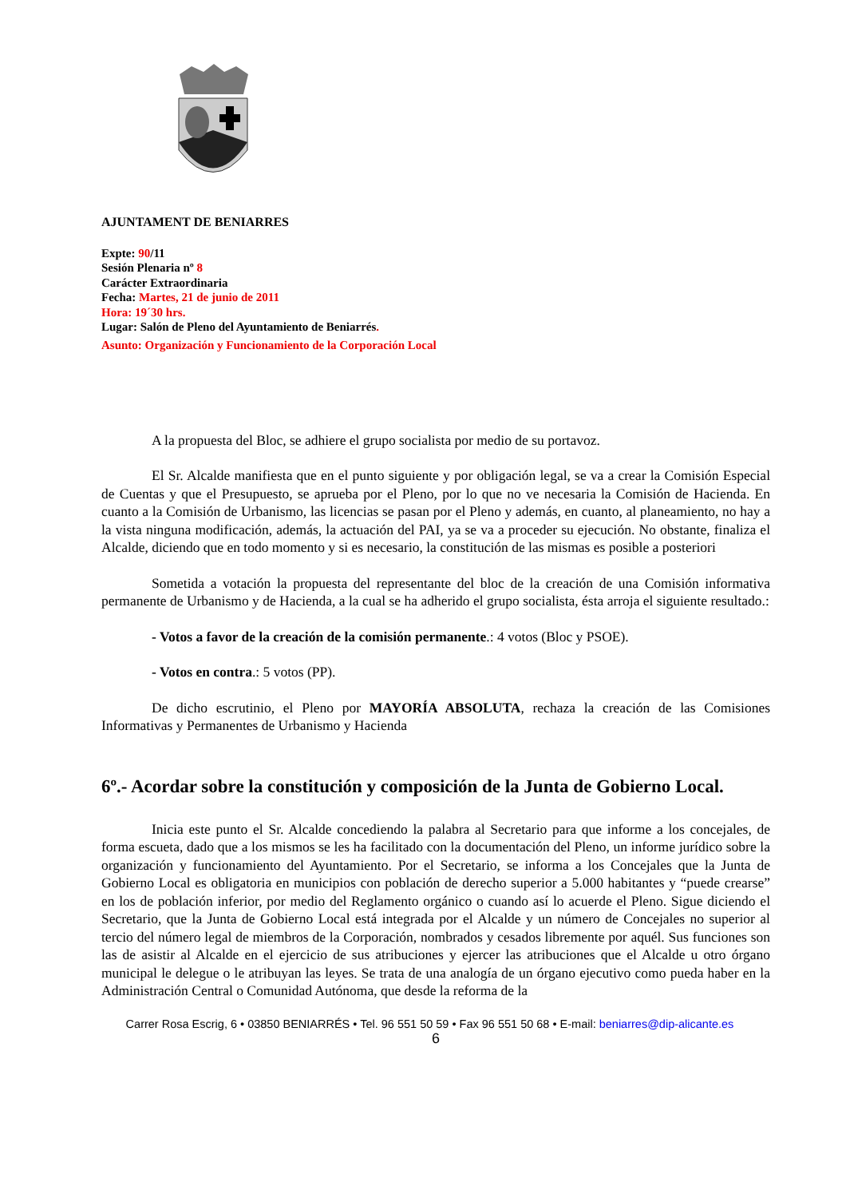AJUNTAMENT DE BENIARRES
Expte: 90/11
Sesión Plenaria nº 8
Carácter Extraordinaria
Fecha: Martes, 21 de junio de 2011
Hora: 19´30 hrs.
Lugar: Salón de Pleno del Ayuntamiento de Beniarrés.
Asunto: Organización y Funcionamiento de la Corporación Local
A la propuesta del Bloc, se adhiere el grupo socialista por medio de su portavoz.
El Sr. Alcalde manifiesta que en el punto siguiente y por obligación legal, se va a crear la Comisión Especial de Cuentas y que el Presupuesto, se aprueba por el Pleno, por lo que no ve necesaria la Comisión de Hacienda. En cuanto a la Comisión de Urbanismo, las licencias se pasan por el Pleno y además, en cuanto, al planeamiento, no hay a la vista ninguna modificación, además, la actuación del PAI, ya se va a proceder su ejecución. No obstante, finaliza el Alcalde, diciendo que en todo momento y si es necesario, la constitución de las mismas es posible a posteriori
Sometida a votación la propuesta del representante del bloc de la creación de una Comisión informativa permanente de Urbanismo y de Hacienda, a la cual se ha adherido el grupo socialista, ésta arroja el siguiente resultado.:
- Votos a favor de la creación de la comisión permanente.: 4 votos (Bloc y PSOE).
- Votos en contra.: 5 votos (PP).
De dicho escrutinio, el Pleno por MAYORÍA ABSOLUTA, rechaza la creación de las Comisiones Informativas y Permanentes de Urbanismo y Hacienda
6º.- Acordar sobre la constitución y composición de la Junta de Gobierno Local.
Inicia este punto el Sr. Alcalde concediendo la palabra al Secretario para que informe a los concejales, de forma escueta, dado que a los mismos se les ha facilitado con la documentación del Pleno, un informe jurídico sobre la organización y funcionamiento del Ayuntamiento. Por el Secretario, se informa a los Concejales que la Junta de Gobierno Local es obligatoria en municipios con población de derecho superior a 5.000 habitantes y “puede crearse” en los de población inferior, por medio del Reglamento orgánico o cuando así lo acuerde el Pleno. Sigue diciendo el Secretario, que la Junta de Gobierno Local está integrada por el Alcalde y un número de Concejales no superior al tercio del número legal de miembros de la Corporación, nombrados y cesados libremente por aquél. Sus funciones son las de asistir al Alcalde en el ejercicio de sus atribuciones y ejercer las atribuciones que el Alcalde u otro órgano municipal le delegue o le atribuyan las leyes. Se trata de una analogía de un órgano ejecutivo como pueda haber en la Administración Central o Comunidad Autónoma, que desde la reforma de la
Carrer Rosa Escrig, 6 • 03850 BENIARRÉS • Tel. 96 551 50 59 • Fax 96 551 50 68 • E-mail: beniarres@dip-alicante.es
6